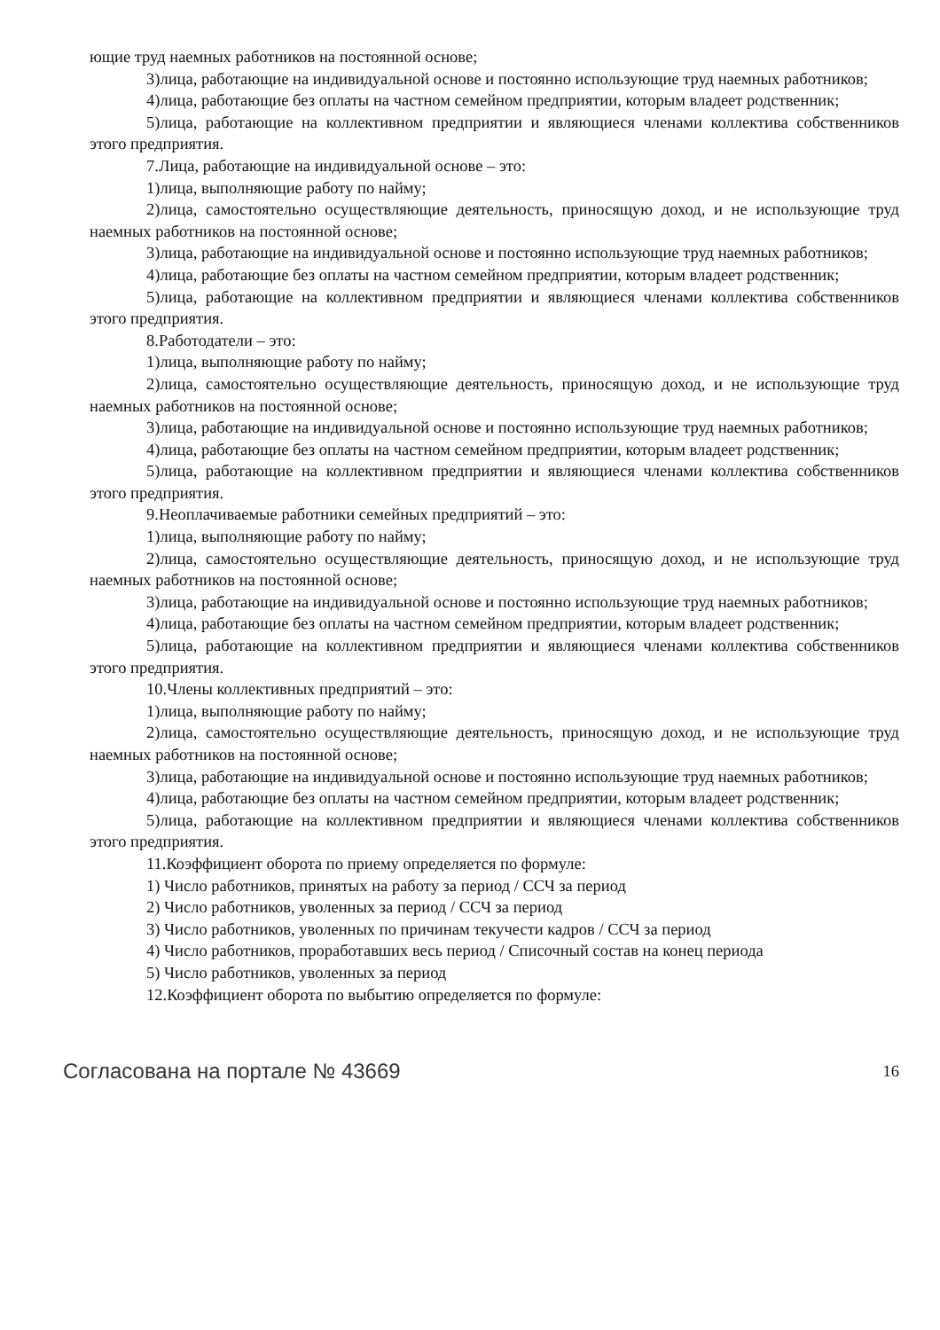ющие труд наемных работников на постоянной основе;
3)лица, работающие на индивидуальной основе и постоянно использующие труд наемных работников;
4)лица, работающие без оплаты на частном семейном предприятии, которым владеет родственник;
5)лица, работающие на коллективном предприятии и являющиеся членами коллектива собственников этого предприятия.
7.Лица, работающие на индивидуальной основе – это:
1)лица, выполняющие работу по найму;
2)лица, самостоятельно осуществляющие деятельность, приносящую доход, и не использующие труд наемных работников на постоянной основе;
3)лица, работающие на индивидуальной основе и постоянно использующие труд наемных работников;
4)лица, работающие без оплаты на частном семейном предприятии, которым владеет родственник;
5)лица, работающие на коллективном предприятии и являющиеся членами коллектива собственников этого предприятия.
8.Работодатели – это:
1)лица, выполняющие работу по найму;
2)лица, самостоятельно осуществляющие деятельность, приносящую доход, и не использующие труд наемных работников на постоянной основе;
3)лица, работающие на индивидуальной основе и постоянно использующие труд наемных работников;
4)лица, работающие без оплаты на частном семейном предприятии, которым владеет родственник;
5)лица, работающие на коллективном предприятии и являющиеся членами коллектива собственников этого предприятия.
9.Неоплачиваемые работники семейных предприятий – это:
1)лица, выполняющие работу по найму;
2)лица, самостоятельно осуществляющие деятельность, приносящую доход, и не использующие труд наемных работников на постоянной основе;
3)лица, работающие на индивидуальной основе и постоянно использующие труд наемных работников;
4)лица, работающие без оплаты на частном семейном предприятии, которым владеет родственник;
5)лица, работающие на коллективном предприятии и являющиеся членами коллектива собственников этого предприятия.
10.Члены коллективных предприятий – это:
1)лица, выполняющие работу по найму;
2)лица, самостоятельно осуществляющие деятельность, приносящую доход, и не использующие труд наемных работников на постоянной основе;
3)лица, работающие на индивидуальной основе и постоянно использующие труд наемных работников;
4)лица, работающие без оплаты на частном семейном предприятии, которым владеет родственник;
5)лица, работающие на коллективном предприятии и являющиеся членами коллектива собственников этого предприятия.
11.Коэффициент оборота по приему определяется по формуле:
1) Число работников, принятых на работу за период / ССЧ за период
2) Число работников, уволенных за период / ССЧ за период
3) Число работников, уволенных по причинам текучести кадров / ССЧ за период
4) Число работников, проработавших весь период / Списочный состав на конец периода
5) Число работников, уволенных за период
12.Коэффициент оборота по выбытию определяется по формуле:
Согласована на портале № 43669 16